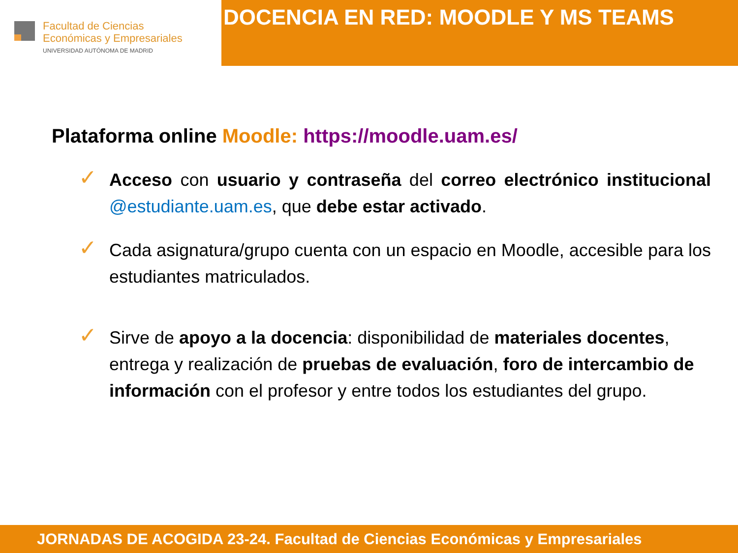Facultad de Ciencias
Económicas y Empresariales
UNIVERSIDAD AUTÓNOMA DE MADRID
DOCENCIA EN RED: MOODLE Y MS TEAMS
Plataforma online Moodle: https://moodle.uam.es/
✓
Acceso con usuario y contraseña del correo electrónico institucional @estudiante.uam.es, que debe estar activado.
✓
Cada asignatura/grupo cuenta con un espacio en Moodle, accesible para los estudiantes matriculados.
✓
Sirve de apoyo a la docencia: disponibilidad de materiales docentes, entrega y realización de pruebas de evaluación, foro de intercambio de información con el profesor y entre todos los estudiantes del grupo.
JORNADAS DE ACOGIDA 23-24. Facultad de Ciencias Económicas y Empresariales